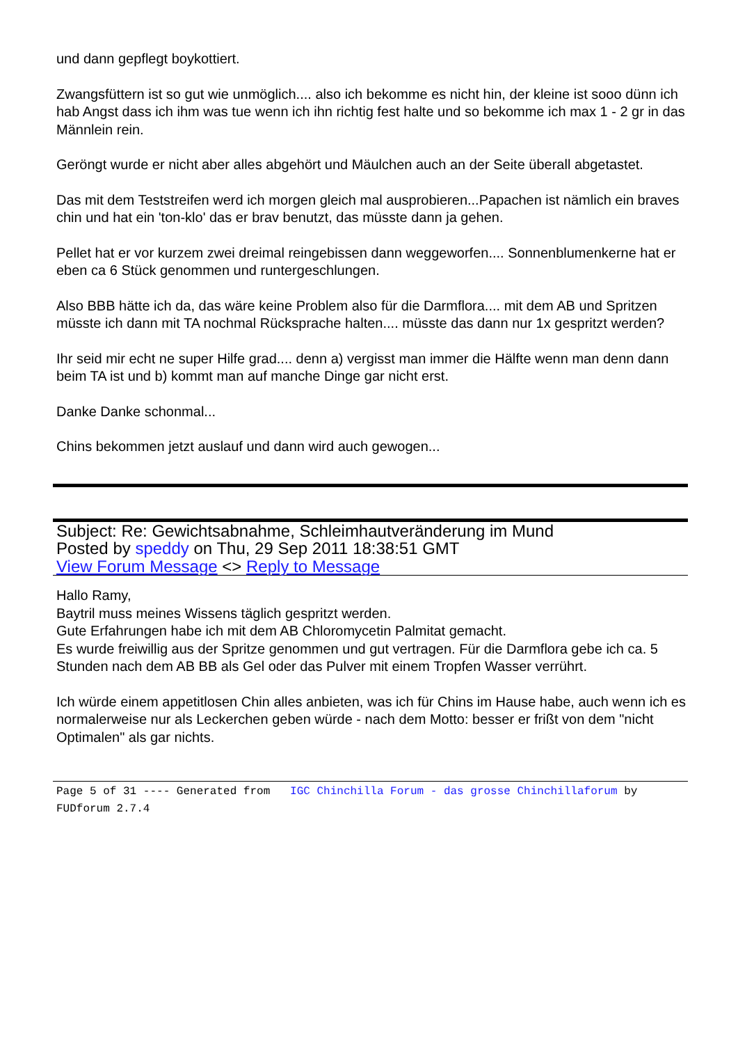und dann gepflegt boykottiert.
Zwangsfüttern ist so gut wie unmöglich.... also ich bekomme es nicht hin, der kleine ist sooo dünn ich hab Angst dass ich ihm was tue wenn ich ihn richtig fest halte und so bekomme ich max 1 - 2 gr in das Männlein rein.
Geröngt wurde er nicht aber alles abgehört und Mäulchen auch an der Seite überall abgetastet.
Das mit dem Teststreifen werd ich morgen gleich mal ausprobieren...Papachen ist nämlich ein braves chin und hat ein 'ton-klo' das er brav benutzt, das müsste dann ja gehen.
Pellet hat er vor kurzem zwei dreimal reingebissen dann weggeworfen.... Sonnenblumenkerne hat er eben ca 6 Stück genommen und runtergeschlungen.
Also BBB hätte ich da, das wäre keine Problem also für die Darmflora.... mit dem AB und Spritzen müsste ich dann mit TA nochmal Rücksprache halten.... müsste das dann nur 1x gespritzt werden?
Ihr seid mir echt ne super Hilfe grad.... denn a) vergisst man immer die Hälfte wenn man denn dann beim TA ist und b) kommt man auf manche Dinge gar nicht erst.
Danke Danke schonmal...
Chins bekommen jetzt auslauf und dann wird auch gewogen...
Subject: Re: Gewichtsabnahme, Schleimhautveränderung im Mund
Posted by speddy on Thu, 29 Sep 2011 18:38:51 GMT
View Forum Message <> Reply to Message
Hallo Ramy,
Baytril muss meines Wissens täglich gespritzt werden.
Gute Erfahrungen habe ich mit dem AB Chloromycetin Palmitat gemacht.
Es wurde freiwillig aus der Spritze genommen und gut vertragen. Für die Darmflora gebe ich ca. 5 Stunden nach dem AB BB als Gel oder das Pulver mit einem Tropfen Wasser verrührt.
Ich würde einem appetitlosen Chin alles anbieten, was ich für Chins im Hause habe, auch wenn ich es normalerweise nur als Leckerchen geben würde - nach dem Motto: besser er frißt von dem "nicht Optimalen" als gar nichts.
Page 5 of 31 ---- Generated from IGC Chinchilla Forum - das grosse Chinchillaforum by FUDforum 2.7.4